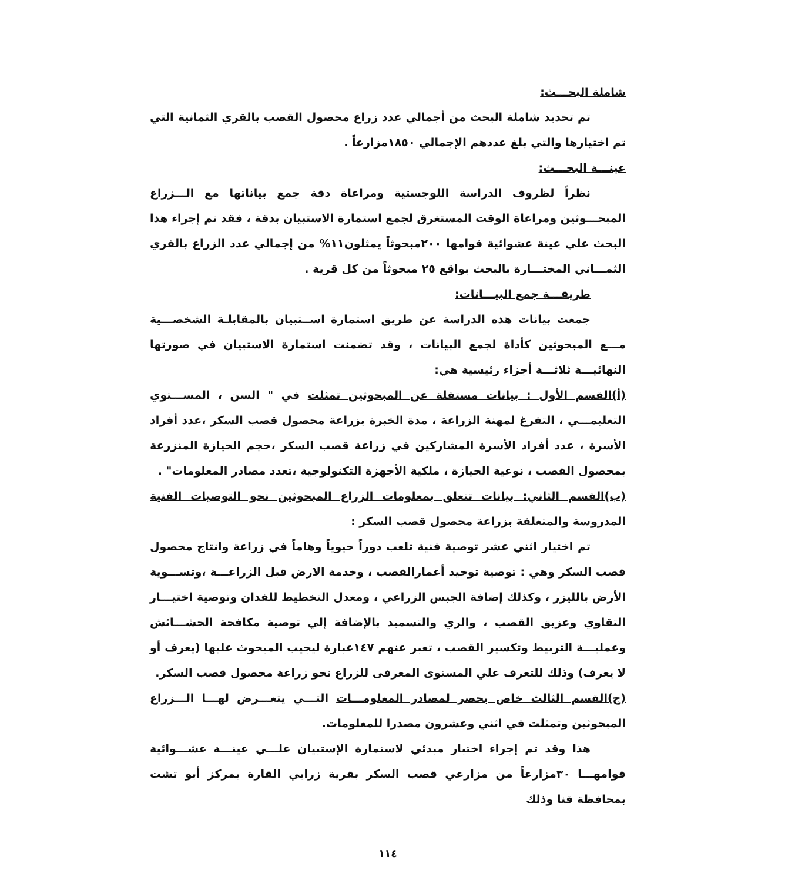شاملة البحـــث:
تم تحديد شاملة البحث من أجمالي عدد زراع محصول القصب بالقري الثمانية التي تم اختيارها والتي بلغ عددهم الإجمالي ١٨٥٠مزارعاً .
عينـــة البحـــث:
نظراً لظروف الدراسة اللوجستية ومراعاة دقة جمع بياناتها مع الـــزراع المبحـــوثين ومراعاة الوقت المستغرق لجمع استمارة الاستبيان بدقة ، فقد تم إجراء هذا البحث علي عينة عشوائية قوامها ٢٠٠مبحوثاً يمثلون١١% من إجمالي عدد الزراع بالقري الثمـــاني المختـــارة بالبحث بواقع ٢٥ مبحوثاً من كل قرية .
طريقـــة جمع البيـــانات:
جمعت بيانات هذه الدراسة عن طريق استمارة اســتبيان بالمقابلـة الشخصـــية مـــع المبحوثين كأداة لجمع البيانات ، وقد تضمنت استمارة الاستبيان في صورتها النهائيـــة ثلاثـــة أجزاء رئيسية هي:
(أ)القسم الأول : بيانات مستقلة عن المبحوثين تمثلت في " السن ، المســـتوي التعليمـــي ، التفرغ لمهنة الزراعة ، مدة الخبرة بزراعة محصول قصب السكر ،عدد أفراد الأسرة ، عدد أفراد الأسرة المشاركين في زراعة قصب السكر ،حجم الحيازة المنزرعة بمحصول القصب ، نوعية الحيازة ، ملكية الأجهزة التكنولوجية ،تعدد مصادر المعلومات" .
(ب)القسم الثاني: بيانات تتعلق بمعلومات الزراع المبحوثين نحو التوصيات الفنية المدروسة والمتعلقة بزراعة محصول قصب السكر :
تم اختيار اثني عشر توصية فنية تلعب دوراً حيوياً وهاماً في زراعة وانتاج محصول قصب السكر وهي : توصية توحيد أعمارالقصب ، وخدمة الارض قبل الزراعـــة ،وتســـوية الأرض بالليزر ، وكذلك إضافة الجبس الزراعي ، ومعدل التخطيط للفدان وتوصية اختيـــار التقاوي وعزيق القصب ، والري والتسميد بالإضافة إلي توصية مكافحة الحشـــائش وعمليـــة التربيط وتكسير القصب ، تعبر عنهم ١٤٧عبارة ليجيب المبحوث عليها (يعرف أو لا يعرف) وذلك للتعرف علي المستوى المعرفى للزراع نحو زراعة محصول قصب السكر.
(ج)القسم الثالث خاص بحصر لمصادر المعلومـــات التـــي يتعـــرض لهـــا الـــزراع المبحوثين وتمثلت في اثني وعشرون مصدرا للمعلومات.
هذا وقد تم إجراء اختبار مبدئي لاستمارة الإستبيان علـــي عينـــة عشـــوائية قوامهـــا ٣٠مزارعاً من مزارعي قصب السكر بقرية زرابي القارة بمركز أبو تشت بمحافظة قنا وذلك
١١٤